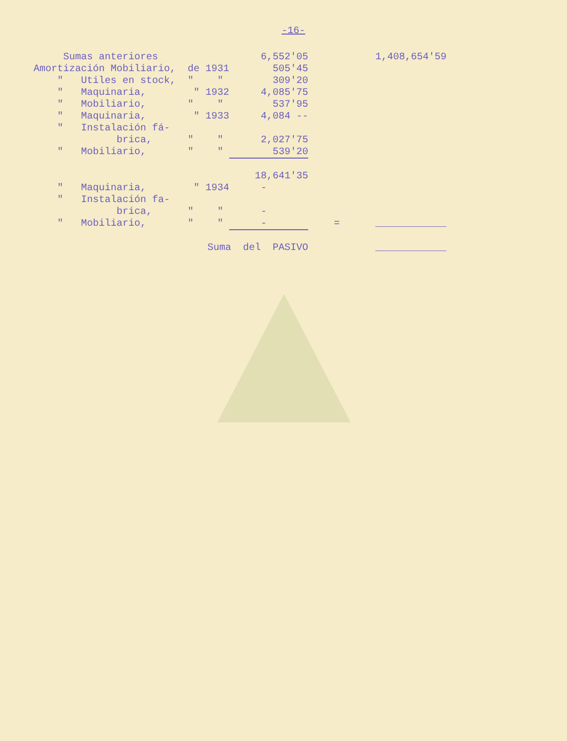-16-
| Sumas anteriores | | | 6,552'05 | 1,408,654'59 |
| Amortización Mobiliario, | de | 1931 | 505'45 | |
| " Utiles en stock, | " | " | 309'20 | |
| " Maquinaria, | " | 1932 | 4,085'75 | |
| " Mobiliario, | " | " | 537'95 | |
| " Maquinaria, | " | 1933 | 4,084 -- | |
| " Instalación fá- | | | | |
| brica, | " | " | 2,027'75 | |
| " Mobiliario, | " | " | 539'20 | |
| | | | 18,641'35 | |
| " Maquinaria, | " | 1934 | - | |
| " Instalación fa- | | | | |
| brica, | " | " | - | |
| " Mobiliario, | " | " | - | = ____________ |
| | | Suma del PASIVO | | ____________ |